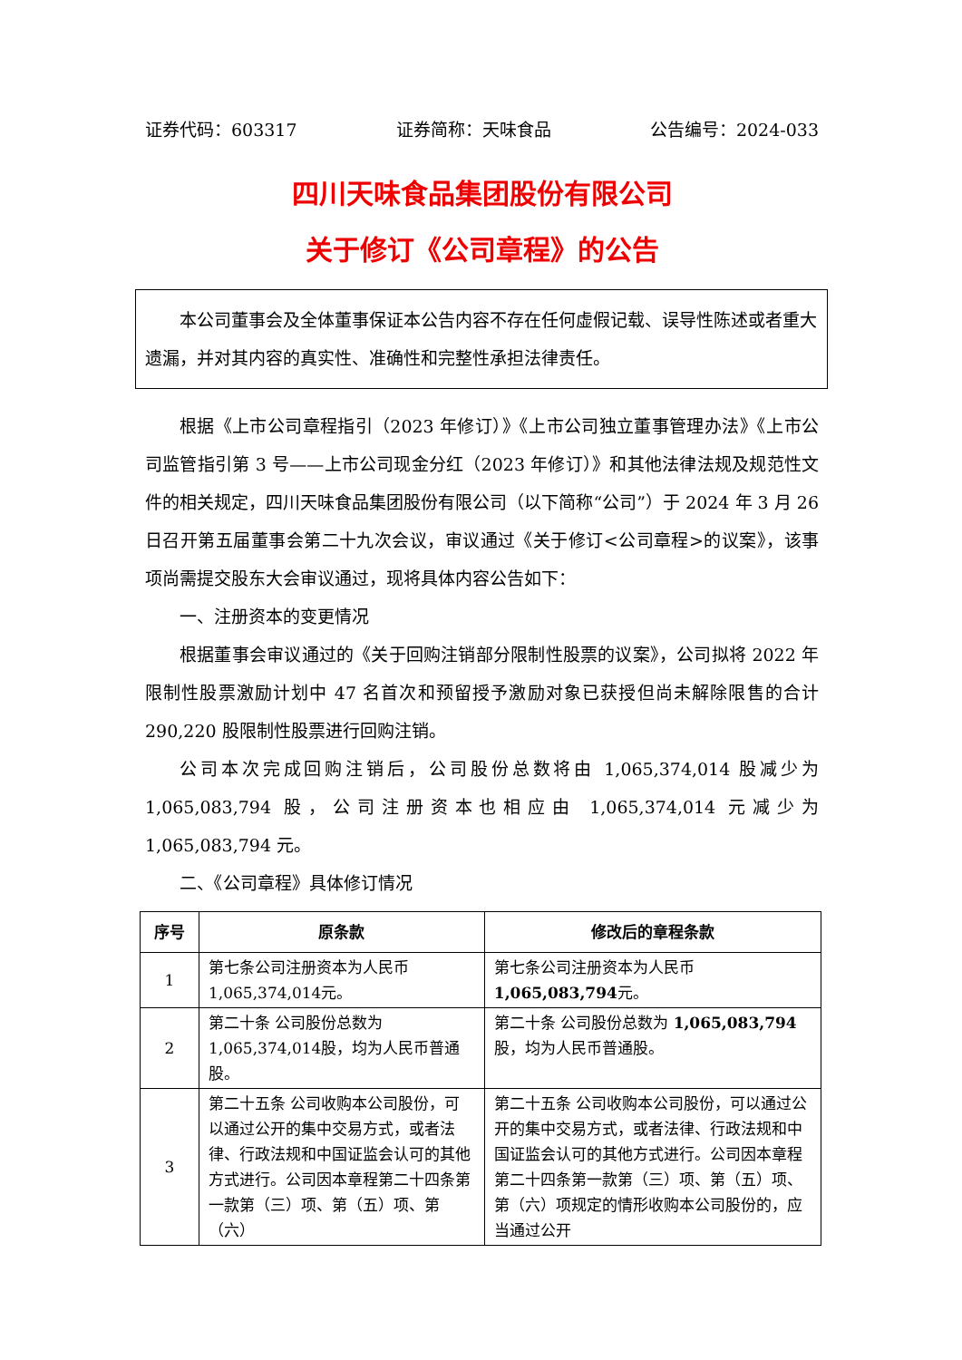证券代码：603317 证券简称：天味食品 公告编号：2024-033
四川天味食品集团股份有限公司
关于修订《公司章程》的公告
本公司董事会及全体董事保证本公告内容不存在任何虚假记载、误导性陈述或者重大遗漏，并对其内容的真实性、准确性和完整性承担法律责任。
根据《上市公司章程指引（2023 年修订）》《上市公司独立董事管理办法》《上市公司监管指引第 3 号——上市公司现金分红（2023 年修订）》和其他法律法规及规范性文件的相关规定，四川天味食品集团股份有限公司（以下简称“公司”）于 2024 年 3 月 26 日召开第五届董事会第二十九次会议，审议通过《关于修订<公司章程>的议案》，该事项尚需提交股东大会审议通过，现将具体内容公告如下：
一、注册资本的变更情况
根据董事会审议通过的《关于回购注销部分限制性股票的议案》，公司拟将 2022 年限制性股票激励计划中 47 名首次和预留授予激励对象已获授但尚未解除限售的合计 290,220 股限制性股票进行回购注销。
公司本次完成回购注销后，公司股份总数将由 1,065,374,014 股减少为 1,065,083,794 股，公司注册资本也相应由 1,065,374,014 元减少为 1,065,083,794 元。
二、《公司章程》具体修订情况
| 序号 | 原条款 | 修改后的章程条款 |
| --- | --- | --- |
| 1 | 第七条公司注册资本为人民币1,065,374,014元。 | 第七条公司注册资本为人民币 1,065,083,794 元。 |
| 2 | 第二十条 公司股份总数为1,065,374,014股，均为人民币普通股。 | 第二十条 公司股份总数为 1,065,083,794 股，均为人民币普通股。 |
| 3 | 第二十五条 公司收购本公司股份，可以通过公开的集中交易方式，或者法律、行政法规和中国证监会认可的其他方式进行。公司因本章程第二十四条第一款第（三）项、第（五）项、第（六） | 第二十五条 公司收购本公司股份，可以通过公开的集中交易方式，或者法律、行政法规和中国证监会认可的其他方式进行。公司因本章程第二十四条第一款第（三）项、第（五）项、第（六）项规定的情形收购本公司股份的，应当通过公开 |